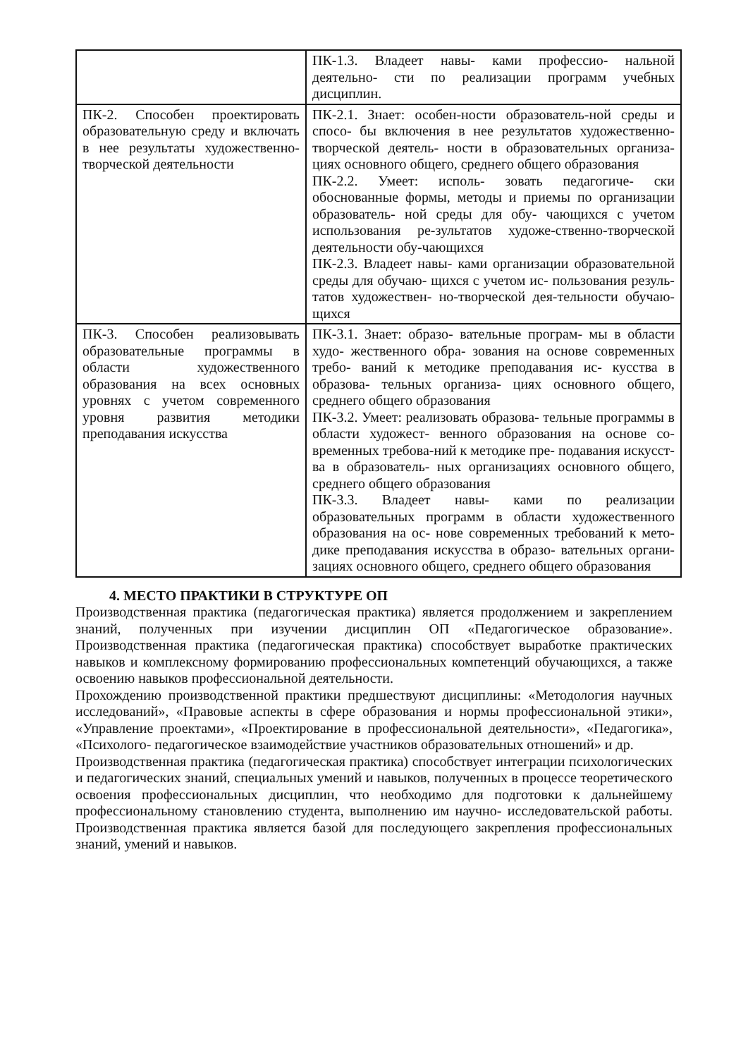| | ПК-1.3. Владеет навы- ками профессио- нальной деятельно- сти по реализации программ учебных дисциплин. |
| ПК-2. Способен проектировать образовательную среду и включать в нее результаты художественно- творческой деятельности | ПК-2.1. Знает: особен-ности образователь-ной среды и спосо- бы включения в нее результатов художественно- творческой деятель- ности в образовательных организа- циях основного общего, среднего общего образования ПК-2.2. Умеет: исполь- зовать педагогиче- ски обоснованные формы, методы и приемы по организации образователь- ной среды для обу- чающихся с учетом использования ре-зультатов художе-ственно-творческой деятельности обу-чающихся ПК-2.3. Владеет навы- ками организации образовательной среды для обучаю- щихся с учетом ис- пользования резуль- татов художествен- но-творческой дея-тельности обучаю-щихся |
| ПК-3. Способен реализовывать образовательные программы в области художественного образования на всех основных уровнях с учетом современного уровня развития методики преподавания искусства | ПК-3.1. Знает: образо- вательные програм- мы в области худо- жественного обра- зования на основе современных требо- ваний к методике преподавания ис- кусства в образова- тельных организа- циях основного общего, среднего общего образования ПК-3.2. Умеет: реализовать образова- тельные программы в области художест- венного образования на основе со-временных требова-ний к методике пре- подавания искусст- ва в образователь- ных организациях основного общего, среднего общего образования ПК-3.3. Владеет навы- ками по реализации образовательных программ в области художественного образования на ос- нове современных требований к мето- дике преподавания искусства в образо- вательных органи- зациях основного общего, среднего общего образования |
4. МЕСТО ПРАКТИКИ В СТРУКТУРЕ ОП
Производственная практика (педагогическая практика) является продолжением и закреплением знаний, полученных при изучении дисциплин ОП «Педагогическое образование». Производственная практика (педагогическая практика) способствует выработке практических навыков и комплексному формированию профессиональных компетенций обучающихся, а также освоению навыков профессиональной деятельности.
Прохождению производственной практики предшествуют дисциплины: «Методология научных исследований», «Правовые аспекты в сфере образования и нормы профессиональной этики», «Управление проектами», «Проектирование в профессиональной деятельности», «Педагогика», «Психолого- педагогическое взаимодействие участников образовательных отношений» и др.
Производственная практика (педагогическая практика) способствует интеграции психологических и педагогических знаний, специальных умений и навыков, полученных в процессе теоретического освоения профессиональных дисциплин, что необходимо для подготовки к дальнейшему профессиональному становлению студента, выполнению им научно- исследовательской работы. Производственная практика является базой для последующего закрепления профессиональных знаний, умений и навыков.